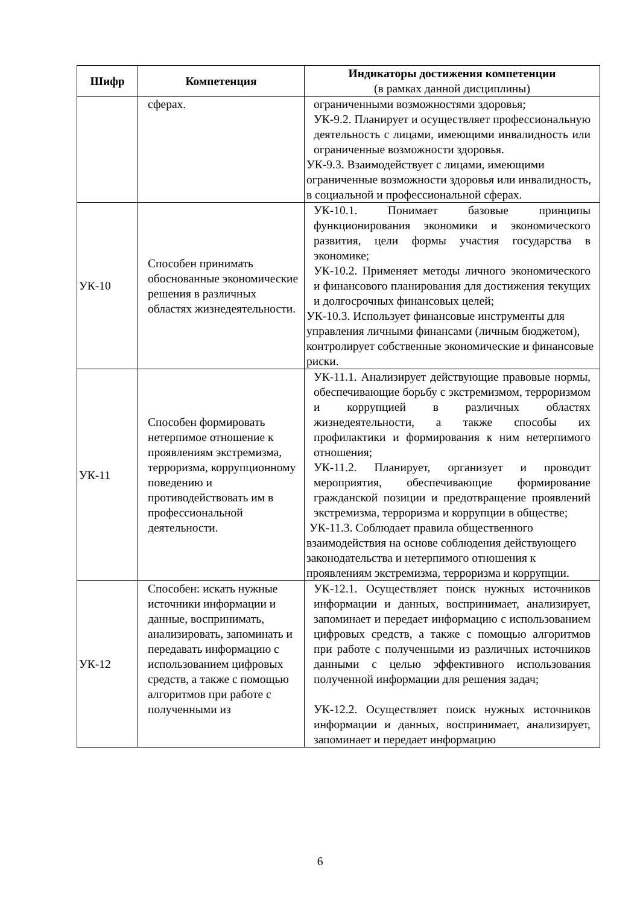| Шифр | Компетенция | Индикаторы достижения компетенции (в рамках данной дисциплины) |
| --- | --- | --- |
| | сферах. | ограниченными возможностями здоровья; УК-9.2. Планирует и осуществляет профессиональную деятельность с лицами, имеющими инвалидность или ограниченные возможности здоровья. УК-9.3. Взаимодействует с лицами, имеющими ограниченные возможности здоровья или инвалидность, в социальной и профессиональной сферах. |
| УК-10 | Способен принимать обоснованные экономические решения в различных областях жизнедеятельности. | УК-10.1. Понимает базовые принципы функционирования экономики и экономического развития, цели формы участия государства в экономике; УК-10.2. Применяет методы личного экономического и финансового планирования для достижения текущих и долгосрочных финансовых целей; УК-10.3. Использует финансовые инструменты для управления личными финансами (личным бюджетом), контролирует собственные экономические и финансовые риски. |
| УК-11 | Способен формировать нетерпимое отношение к проявлениям экстремизма, терроризма, коррупционному поведению и противодействовать им в профессиональной деятельности. | УК-11.1. Анализирует действующие правовые нормы, обеспечивающие борьбу с экстремизмом, терроризмом и коррупцией в различных областях жизнедеятельности, а также способы их профилактики и формирования к ним нетерпимого отношения; УК-11.2. Планирует, организует и проводит мероприятия, обеспечивающие формирование гражданской позиции и предотвращение проявлений экстремизма, терроризма и коррупции в обществе; УК-11.3. Соблюдает правила общественного взаимодействия на основе соблюдения действующего законодательства и нетерпимого отношения к проявлениям экстремизма, терроризма и коррупции. |
| УК-12 | Способен: искать нужные источники информации и данные, воспринимать, анализировать, запоминать и передавать информацию с использованием цифровых средств, а также с помощью алгоритмов при работе с полученными из | УК-12.1. Осуществляет поиск нужных источников информации и данных, воспринимает, анализирует, запоминает и передает информацию с использованием цифровых средств, а также с помощью алгоритмов при работе с полученными из различных источников данными с целью эффективного использования полученной информации для решения задач; УК-12.2. Осуществляет поиск нужных источников информации и данных, воспринимает, анализирует, запоминает и передает информацию |
6